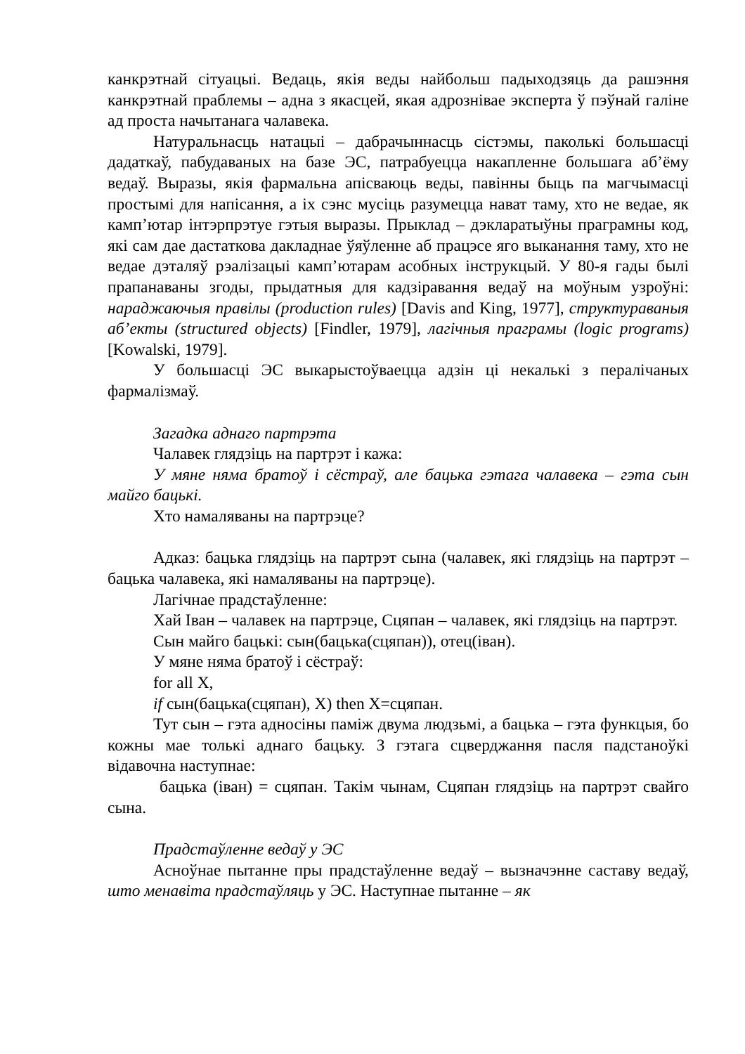канкрэтнай сітуацыі. Ведаць, якія веды найбольш падыходзяць да рашэння канкрэтнай праблемы – адна з якасцей, якая адрознівае эксперта ў пэўнай галіне ад проста начытанага чалавека.
Натуральнасць натацыі – дабрачыннасць сістэмы, паколькі большасці дадаткаў, пабудаваных на базе ЭС, патрабуецца накапленне большага аб’ёму ведаў. Выразы, якія фармальна апісваюць веды, павінны быць па магчымасці простымі для напісання, а іх сэнс мусіць разумецца нават таму, хто не ведае, як камп’ютар інтэрпрэтуе гэтыя выразы. Прыклад – дэкларатыўны праграмны код, які сам дае дастаткова дакладнае ўяўленне аб працэсе яго выканання таму, хто не ведае дэталяў рэалізацыі камп’ютарам асобных інструкцый. У 80-я гады былі прапанаваны згоды, прыдатныя для кадзіравання ведаў на моўным узроўні: нараджаючыя правілы (production rules) [Davis and King, 1977], структураваныя аб’екты (structured objects) [Findler, 1979], лагічныя праграмы (logic programs) [Kowalski, 1979].
У большасці ЭС выкарыстоўваецца адзін ці некалькі з пералічаных фармалізмаў.
Загадка аднаго партрэта
Чалавек глядзіць на партрэт і кажа:
У мяне няма братоў і сёстраў, але бацька гэтага чалавека – гэта сын майго бацькі.
Хто намаляваны на партрэце?
Адказ: бацька глядзіць на партрэт сына (чалавек, які глядзіць на партрэт – бацька чалавека, які намаляваны на партрэце).
Лагічнае прадстаўленне:
Хай Іван – чалавек на партрэце, Сцяпан – чалавек, які глядзіць на партрэт.
Сын майго бацькі: сын(бацька(сцяпан)), отец(іван).
У мяне няма братоў і сёстраў:
for all X,
if сын(бацька(сцяпан), X) then X=сцяпан.
Тут сын – гэта адносіны паміж двума людзьмі, а бацька – гэта функцыя, бо кожны мае толькі аднаго бацьку. З гэтага сцверджання пасля падстаноўкі відавочна наступнае:
бацька (іван) = сцяпан. Такім чынам, Сцяпан глядзіць на партрэт свайго сына.
Прадстаўленне ведаў у ЭС
Асноўнае пытанне пры прадстаўленне ведаў – вызначэнне саставу ведаў, што менавіта прадстаўляць у ЭС. Наступнае пытанне – як